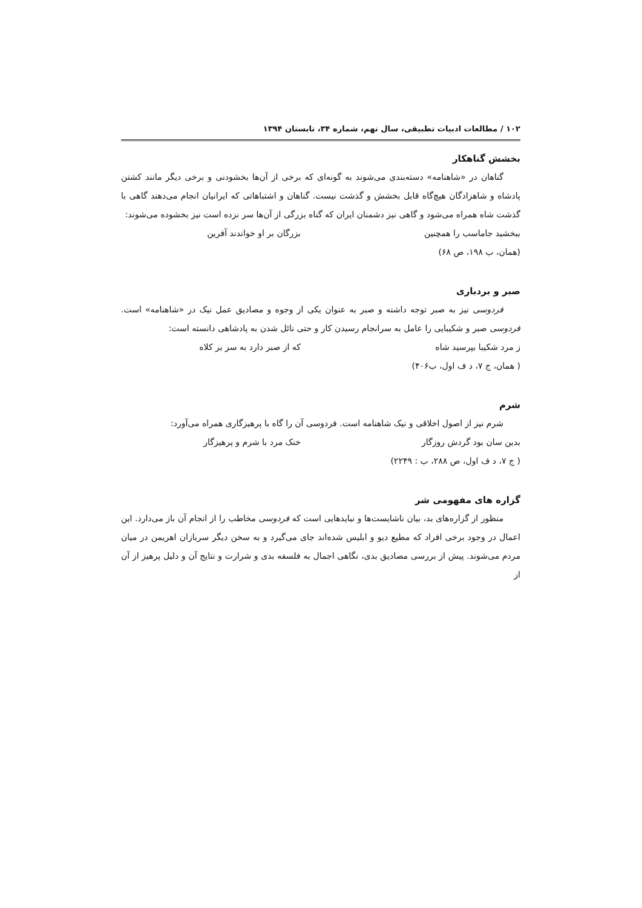۱۰۲ / مطالعات ادبیات تطبیقی، سال نهم، شماره ۳۴، تابستان ۱۳۹۴
بخشش گناهکار
گناهان در «شاهنامه» دسته‌بندی می‌شوند به گونه‌ای که برخی از آن‌ها بخشودنی و برخی دیگر مانند کشتن پادشاه و شاهزادگان هیچ‌گاه قابل بخشش و گذشت نیست. گناهان و اشتباهاتی که ایرانیان انجام می‌دهند گاهی با گذشت شاه همراه می‌شود و گاهی نیز دشمنان ایران که گناه بزرگی از آن‌ها سر نزده است نیز بخشوده می‌شوند:
ببخشید جاماسب را همچنین بزرگان بر او خواندند آفرین
(همان، ب ۱۹۸، ص ۶۸)
صبر و بردباری
فردوسی نیز به صبر توجه داشته و صبر به عنوان یکی از وجوه و مصادیق عمل نیک در «شاهنامه» است. فردوسی صبر و شکیبایی را عامل به سرانجام رسیدن کار و حتی نائل شدن به پادشاهی دانسته است:
ز مرد شکیبا بپرسید شاه که از صبر دارد به سر بر کلاه
( همان، ج ۷، د ف اول، ب۴۰۶)
شرم
شرم نیز از اصول اخلاقی و نیک شاهنامه است. فردوسی آن را گاه با پرهیزگاری همراه می‌آورد:
بدین سان بود گردش روزگار خنک مرد با شرم و پرهیزگار
( ج ۷، د ف اول، ص ۲۸۸، ب : ۲۲۴۹)
گزاره های مفهومی شر
منظور از گزاره‌های بد، بیان ناشایست‌ها و نبایدهایی است که فردوسی مخاطب را از انجام آن باز می‌دارد. این اعمال در وجود برخی افراد که مطیع دیو و ابلیس شده‌اند جای می‌گیرد و به سخن دیگر سربازان اهریمن در میان مردم می‌شوند. پیش از بررسی مصادیق بدی، نگاهی اجمال به فلسفه بدی و شرارت و نتایج آن و دلیل پرهیز از آن از